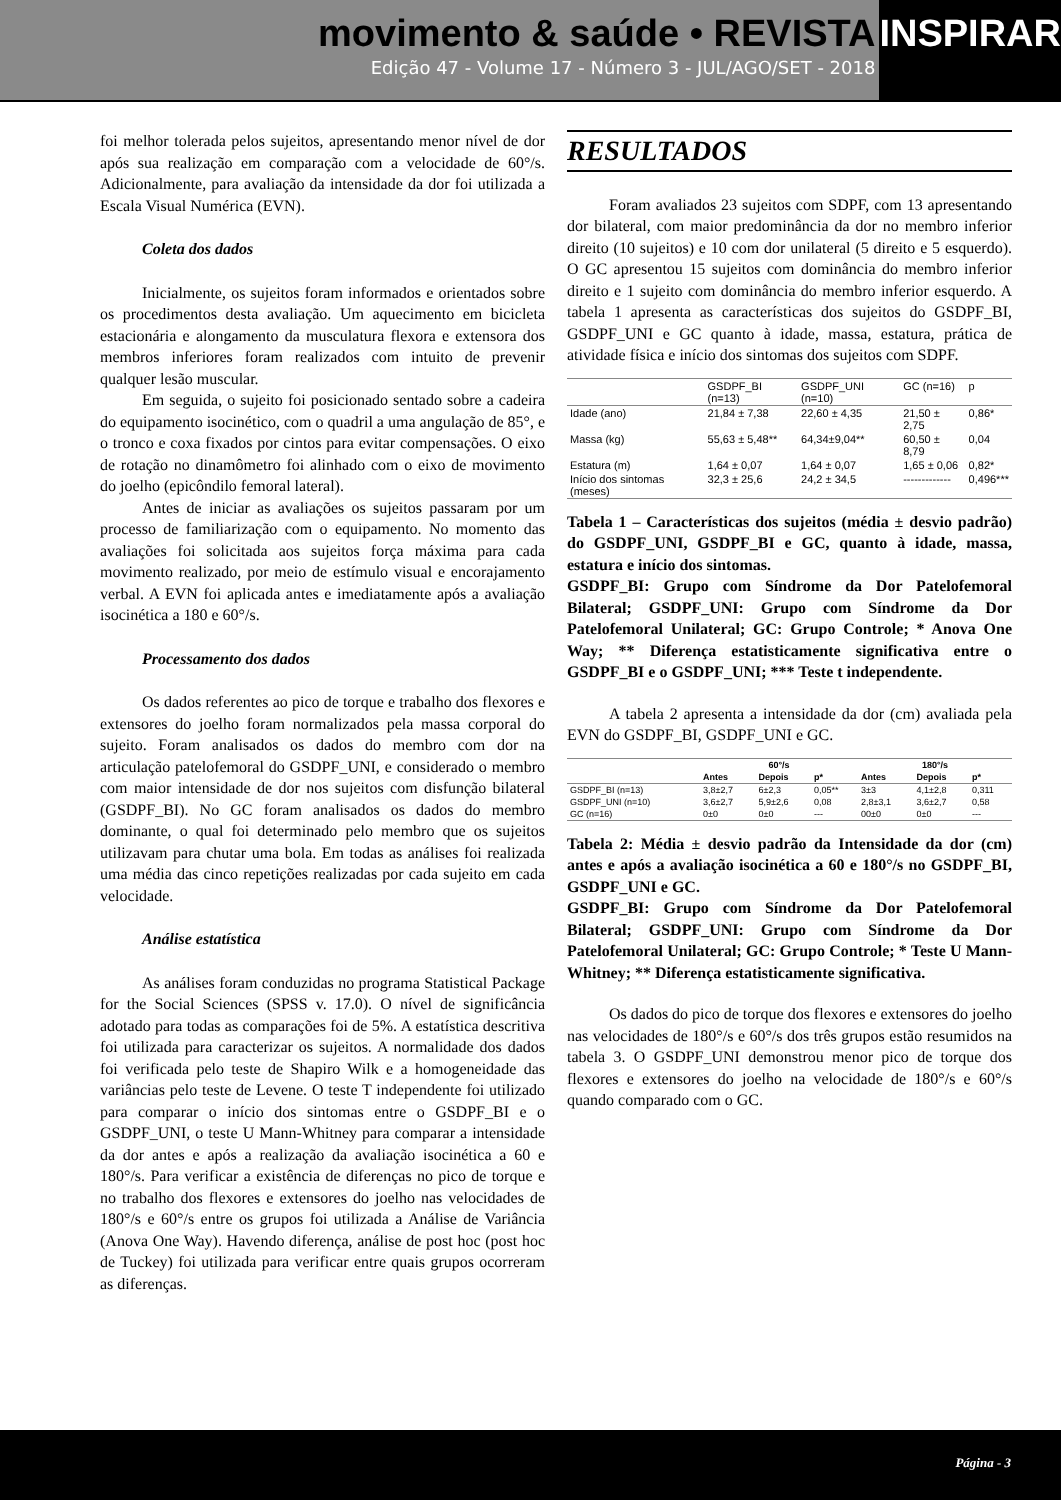movimento & saúde • REVISTA
Edição 47 - Volume 17 - Número 3 - JUL/AGO/SET - 2018
INSPIRAR
foi melhor tolerada pelos sujeitos, apresentando menor nível de dor após sua realização em comparação com a velocidade de 60°/s. Adicionalmente, para avaliação da intensidade da dor foi utilizada a Escala Visual Numérica (EVN).
Coleta dos dados
Inicialmente, os sujeitos foram informados e orientados sobre os procedimentos desta avaliação. Um aquecimento em bicicleta estacionária e alongamento da musculatura flexora e extensora dos membros inferiores foram realizados com intuito de prevenir qualquer lesão muscular.
Em seguida, o sujeito foi posicionado sentado sobre a cadeira do equipamento isocinético, com o quadril a uma angulação de 85°, e o tronco e coxa fixados por cintos para evitar compensações. O eixo de rotação no dinamômetro foi alinhado com o eixo de movimento do joelho (epicôndilo femoral lateral).
Antes de iniciar as avaliações os sujeitos passaram por um processo de familiarização com o equipamento. No momento das avaliações foi solicitada aos sujeitos força máxima para cada movimento realizado, por meio de estímulo visual e encorajamento verbal. A EVN foi aplicada antes e imediatamente após a avaliação isocinética a 180 e 60°/s.
Processamento dos dados
Os dados referentes ao pico de torque e trabalho dos flexores e extensores do joelho foram normalizados pela massa corporal do sujeito. Foram analisados os dados do membro com dor na articulação patelofemoral do GSDPF_UNI, e considerado o membro com maior intensidade de dor nos sujeitos com disfunção bilateral (GSDPF_BI). No GC foram analisados os dados do membro dominante, o qual foi determinado pelo membro que os sujeitos utilizavam para chutar uma bola. Em todas as análises foi realizada uma média das cinco repetições realizadas por cada sujeito em cada velocidade.
Análise estatística
As análises foram conduzidas no programa Statistical Package for the Social Sciences (SPSS v. 17.0). O nível de significância adotado para todas as comparações foi de 5%. A estatística descritiva foi utilizada para caracterizar os sujeitos. A normalidade dos dados foi verificada pelo teste de Shapiro Wilk e a homogeneidade das variâncias pelo teste de Levene. O teste T independente foi utilizado para comparar o início dos sintomas entre o GSDPF_BI e o GSDPF_UNI, o teste U Mann-Whitney para comparar a intensidade da dor antes e após a realização da avaliação isocinética a 60 e 180°/s. Para verificar a existência de diferenças no pico de torque e no trabalho dos flexores e extensores do joelho nas velocidades de 180°/s e 60°/s entre os grupos foi utilizada a Análise de Variância (Anova One Way). Havendo diferença, análise de post hoc (post hoc de Tuckey) foi utilizada para verificar entre quais grupos ocorreram as diferenças.
RESULTADOS
Foram avaliados 23 sujeitos com SDPF, com 13 apresentando dor bilateral, com maior predominância da dor no membro inferior direito (10 sujeitos) e 10 com dor unilateral (5 direito e 5 esquerdo). O GC apresentou 15 sujeitos com dominância do membro inferior direito e 1 sujeito com dominância do membro inferior esquerdo. A tabela 1 apresenta as características dos sujeitos do GSDPF_BI, GSDPF_UNI e GC quanto à idade, massa, estatura, prática de atividade física e início dos sintomas dos sujeitos com SDPF.
| | GSDPF_BI (n=13) | GSDPF_UNI (n=10) | GC (n=16) | p |
| --- | --- | --- | --- | --- |
| Idade (ano) | 21,84 ± 7,38 | 22,60 ± 4,35 | 21,50 ± 2,75 | 0,86* |
| Massa (kg) | 55,63 ± 5,48** | 64,34±9,04** | 60,50 ± 8,79 | 0,04 |
| Estatura (m) | 1,64 ± 0,07 | 1,64 ± 0,07 | 1,65 ± 0,06 | 0,82* |
| Início dos sintomas (meses) | 32,3 ± 25,6 | 24,2 ± 34,5 | ------------- | 0,496*** |
Tabela 1 – Características dos sujeitos (média ± desvio padrão) do GSDPF_UNI, GSDPF_BI e GC, quanto à idade, massa, estatura e início dos sintomas.
GSDPF_BI: Grupo com Síndrome da Dor Patelofemoral Bilateral; GSDPF_UNI: Grupo com Síndrome da Dor Patelofemoral Unilateral; GC: Grupo Controle; * Anova One Way; ** Diferença estatisticamente significativa entre o GSDPF_BI e o GSDPF_UNI; *** Teste t independente.
A tabela 2 apresenta a intensidade da dor (cm) avaliada pela EVN do GSDPF_BI, GSDPF_UNI e GC.
| | 60°/s | | | 180°/s | | |
| --- | --- | --- | --- | --- | --- | --- |
| | Antes | Depois | p* | Antes | Depois | p* |
| GSDPF_BI (n=13) | 3,8±2,7 | 6±2,3 | 0,05** | 3±3 | 4,1±2,8 | 0,311 |
| GSDPF_UNI (n=10) | 3,6±2,7 | 5,9±2,6 | 0,08 | 2,8±3,1 | 3,6±2,7 | 0,58 |
| GC (n=16) | 0±0 | 0±0 | --- | 00±0 | 0±0 | --- |
Tabela 2: Média ± desvio padrão da Intensidade da dor (cm) antes e após a avaliação isocinética a 60 e 180°/s no GSDPF_BI, GSDPF_UNI e GC.
GSDPF_BI: Grupo com Síndrome da Dor Patelofemoral Bilateral; GSDPF_UNI: Grupo com Síndrome da Dor Patelofemoral Unilateral; GC: Grupo Controle; * Teste U Mann-Whitney; ** Diferença estatisticamente significativa.
Os dados do pico de torque dos flexores e extensores do joelho nas velocidades de 180°/s e 60°/s dos três grupos estão resumidos na tabela 3. O GSDPF_UNI demonstrou menor pico de torque dos flexores e extensores do joelho na velocidade de 180°/s e 60°/s quando comparado com o GC.
Página - 3